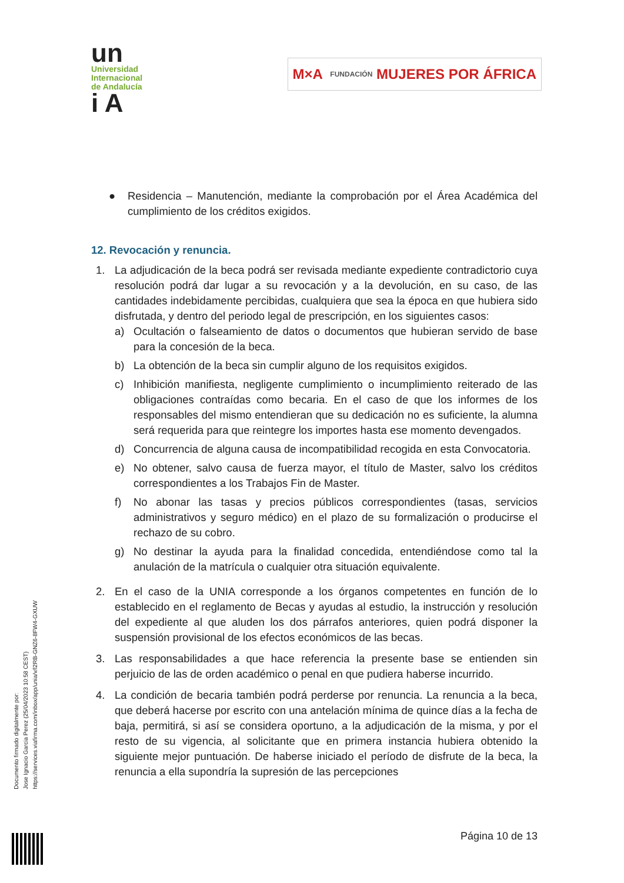un
Universidad
Internacional
de Andalucía
i A
M×A FUNDACIÓN MUJERES POR ÁFRICA
● Residencia – Manutención, mediante la comprobación por el Área Académica del cumplimiento de los créditos exigidos.
12. Revocación y renuncia.
1. La adjudicación de la beca podrá ser revisada mediante expediente contradictorio cuya resolución podrá dar lugar a su revocación y a la devolución, en su caso, de las cantidades indebidamente percibidas, cualquiera que sea la época en que hubiera sido disfrutada, y dentro del periodo legal de prescripción, en los siguientes casos:
a) Ocultación o falseamiento de datos o documentos que hubieran servido de base para la concesión de la beca.
b) La obtención de la beca sin cumplir alguno de los requisitos exigidos.
c) Inhibición manifiesta, negligente cumplimiento o incumplimiento reiterado de las obligaciones contraídas como becaria. En el caso de que los informes de los responsables del mismo entendieran que su dedicación no es suficiente, la alumna será requerida para que reintegre los importes hasta ese momento devengados.
d) Concurrencia de alguna causa de incompatibilidad recogida en esta Convocatoria.
e) No obtener, salvo causa de fuerza mayor, el título de Master, salvo los créditos correspondientes a los Trabajos Fin de Master.
f) No abonar las tasas y precios públicos correspondientes (tasas, servicios administrativos y seguro médico) en el plazo de su formalización o producirse el rechazo de su cobro.
g) No destinar la ayuda para la finalidad concedida, entendiéndose como tal la anulación de la matrícula o cualquier otra situación equivalente.
2. En el caso de la UNIA corresponde a los órganos competentes en función de lo establecido en el reglamento de Becas y ayudas al estudio, la instrucción y resolución del expediente al que aluden los dos párrafos anteriores, quien podrá disponer la suspensión provisional de los efectos económicos de las becas.
3. Las responsabilidades a que hace referencia la presente base se entienden sin perjuicio de las de orden académico o penal en que pudiera haberse incurrido.
4. La condición de becaria también podrá perderse por renuncia. La renuncia a la beca, que deberá hacerse por escrito con una antelación mínima de quince días a la fecha de baja, permitirá, si así se considera oportuno, a la adjudicación de la misma, y por el resto de su vigencia, al solicitante que en primera instancia hubiera obtenido la siguiente mejor puntuación. De haberse iniciado el período de disfrute de la beca, la renuncia a ella supondría la supresión de las percepciones
Documento firmado digitalmente por:
Jose Ignacio Garcia Perez (25/04/2023 10:58 CEST)
https://services.viafirma.com/inbox/app/unia/v/l2RB-GNZ6-8FW4-GXUW
Página 10 de 13